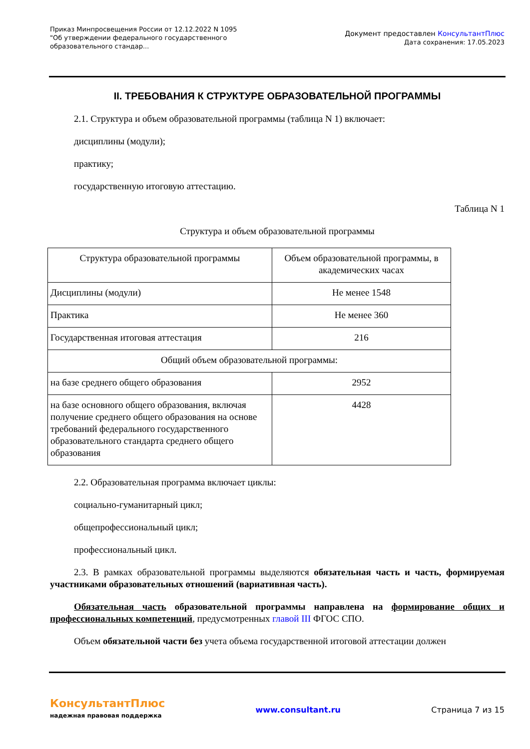Приказ Минпросвещения России от 12.12.2022 N 1095
"Об утверждении федерального государственного образовательного стандар...
Документ предоставлен КонсультантПлюс
Дата сохранения: 17.05.2023
II. ТРЕБОВАНИЯ К СТРУКТУРЕ ОБРАЗОВАТЕЛЬНОЙ ПРОГРАММЫ
2.1. Структура и объем образовательной программы (таблица N 1) включает:
дисциплины (модули);
практику;
государственную итоговую аттестацию.
Таблица N 1
Структура и объем образовательной программы
| Структура образовательной программы | Объем образовательной программы, в академических часах |
| Дисциплины (модули) | Не менее 1548 |
| Практика | Не менее 360 |
| Государственная итоговая аттестация | 216 |
| Общий объем образовательной программы: | |
| на базе среднего общего образования | 2952 |
| на базе основного общего образования, включая получение среднего общего образования на основе требований федерального государственного образовательного стандарта среднего общего образования | 4428 |
2.2. Образовательная программа включает циклы:
социально-гуманитарный цикл;
общепрофессиональный цикл;
профессиональный цикл.
2.3. В рамках образовательной программы выделяются обязательная часть и часть, формируемая участниками образовательных отношений (вариативная часть).
Обязательная часть образовательной программы направлена на формирование общих и профессиональных компетенций, предусмотренных главой III ФГОС СПО.
Объем обязательной части без учета объема государственной итоговой аттестации должен
КонсультантПлюс
надежная правовая поддержка
www.consultant.ru Страница 7 из 15